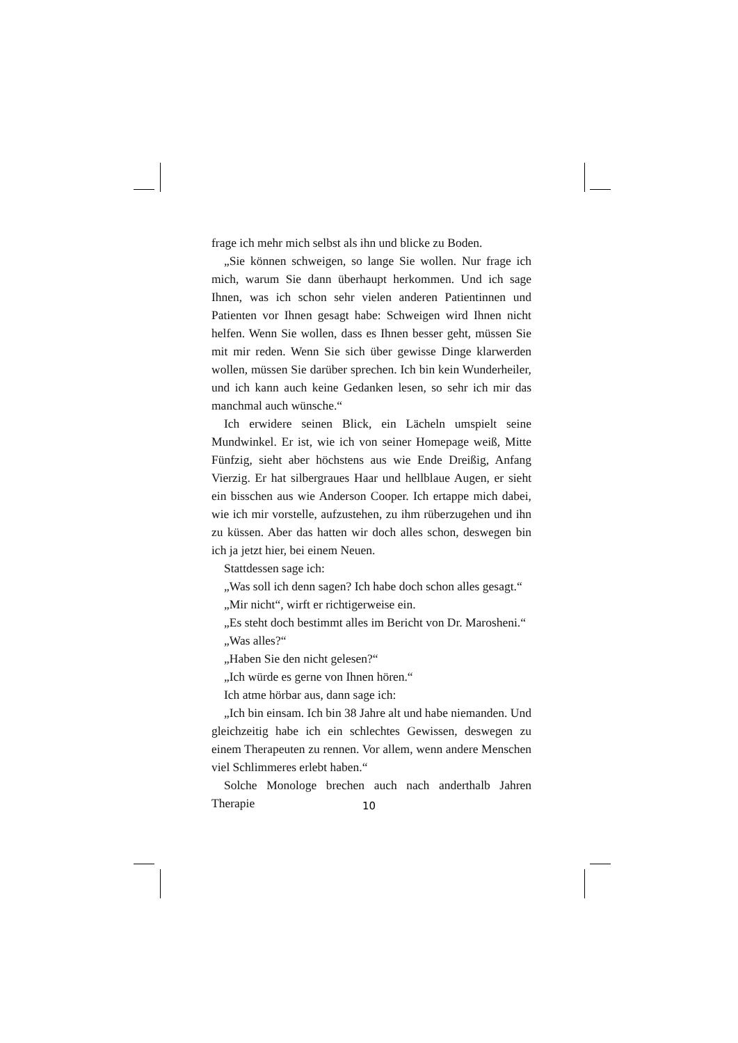frage ich mehr mich selbst als ihn und blicke zu Boden.
„Sie können schweigen, so lange Sie wollen. Nur frage ich mich, warum Sie dann überhaupt herkommen. Und ich sage Ihnen, was ich schon sehr vielen anderen Patientinnen und Patienten vor Ihnen gesagt habe: Schweigen wird Ihnen nicht helfen. Wenn Sie wollen, dass es Ihnen besser geht, müssen Sie mit mir reden. Wenn Sie sich über gewisse Dinge klarwerden wollen, müssen Sie darüber sprechen. Ich bin kein Wunderheiler, und ich kann auch keine Gedanken lesen, so sehr ich mir das manchmal auch wünsche.“
Ich erwidere seinen Blick, ein Lächeln umspielt seine Mundwinkel. Er ist, wie ich von seiner Homepage weiß, Mitte Fünfzig, sieht aber höchstens aus wie Ende Dreißig, Anfang Vierzig. Er hat silbergraues Haar und hellblaue Augen, er sieht ein bisschen aus wie Anderson Cooper. Ich ertappe mich dabei, wie ich mir vorstelle, aufzustehen, zu ihm rüberzugehen und ihn zu küssen. Aber das hatten wir doch alles schon, deswegen bin ich ja jetzt hier, bei einem Neuen.
Stattdessen sage ich:
„Was soll ich denn sagen? Ich habe doch schon alles gesagt.“
„Mir nicht“, wirft er richtigerweise ein.
„Es steht doch bestimmt alles im Bericht von Dr. Marosheni.“
„Was alles?“
„Haben Sie den nicht gelesen?“
„Ich würde es gerne von Ihnen hören.“
Ich atme hörbar aus, dann sage ich:
„Ich bin einsam. Ich bin 38 Jahre alt und habe niemanden. Und gleichzeitig habe ich ein schlechtes Gewissen, deswegen zu einem Therapeuten zu rennen. Vor allem, wenn andere Menschen viel Schlimmeres erlebt haben.“
Solche Monologe brechen auch nach anderthalb Jahren Therapie
10